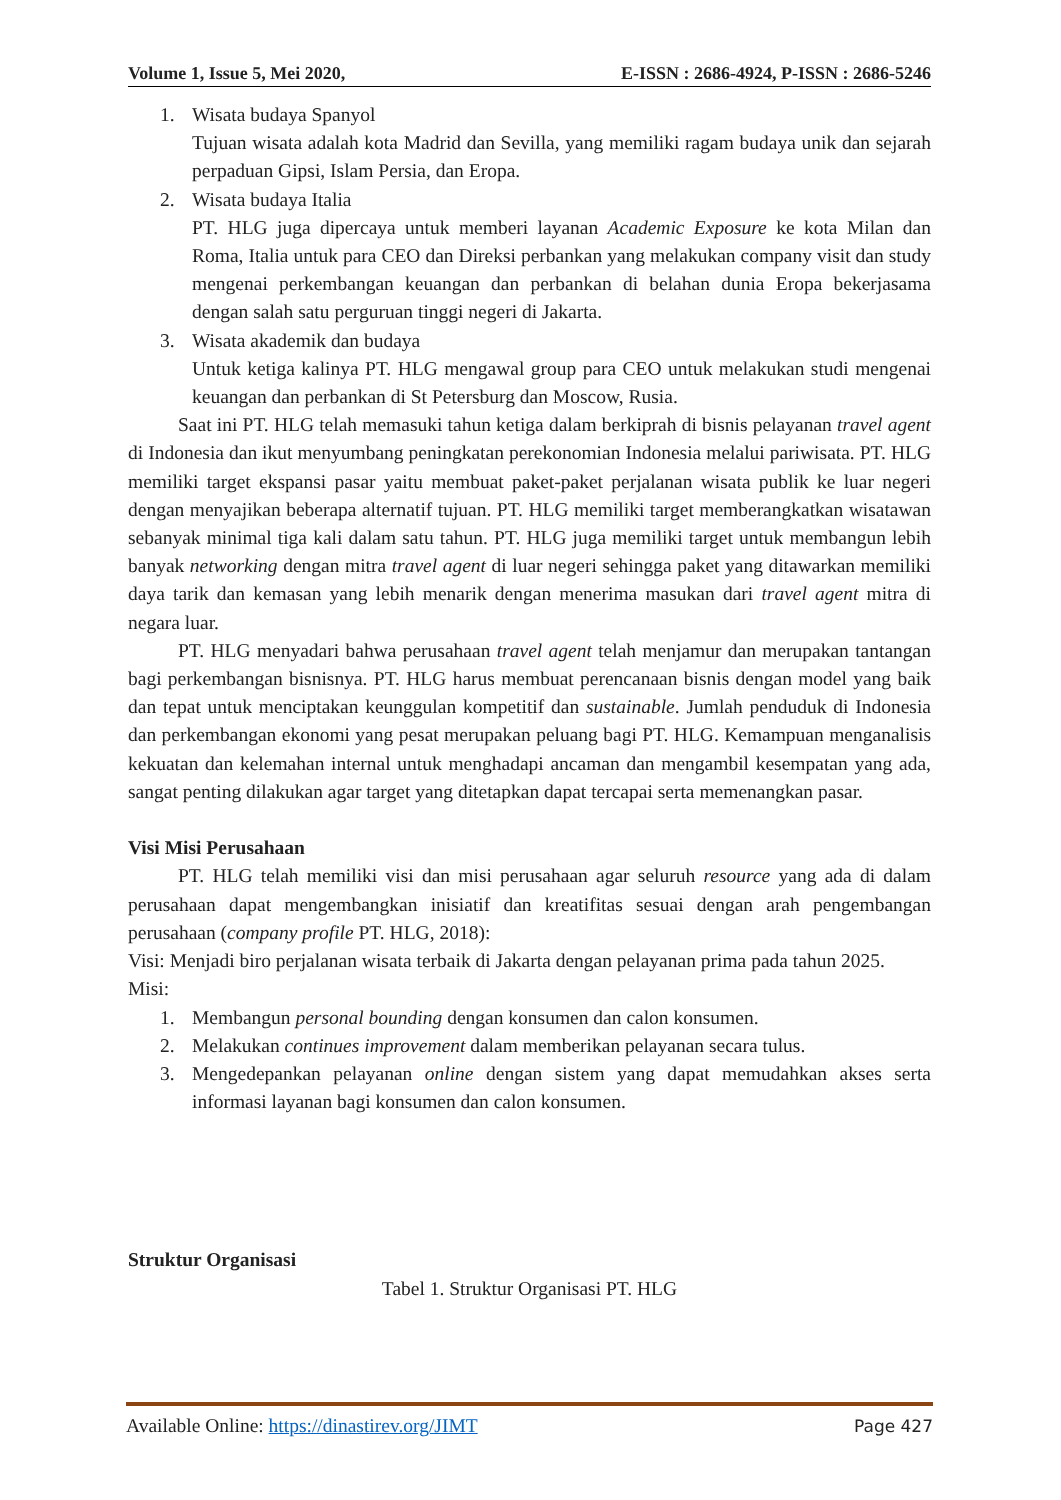Volume 1, Issue 5, Mei 2020, E-ISSN : 2686-4924, P-ISSN : 2686-5246
1. Wisata budaya Spanyol
Tujuan wisata adalah kota Madrid dan Sevilla, yang memiliki ragam budaya unik dan sejarah perpaduan Gipsi, Islam Persia, dan Eropa.
2. Wisata budaya Italia
PT. HLG juga dipercaya untuk memberi layanan Academic Exposure ke kota Milan dan Roma, Italia untuk para CEO dan Direksi perbankan yang melakukan company visit dan study mengenai perkembangan keuangan dan perbankan di belahan dunia Eropa bekerjasama dengan salah satu perguruan tinggi negeri di Jakarta.
3. Wisata akademik dan budaya
Untuk ketiga kalinya PT. HLG mengawal group para CEO untuk melakukan studi mengenai keuangan dan perbankan di St Petersburg dan Moscow, Rusia.
Saat ini PT. HLG telah memasuki tahun ketiga dalam berkiprah di bisnis pelayanan travel agent di Indonesia dan ikut menyumbang peningkatan perekonomian Indonesia melalui pariwisata. PT. HLG memiliki target ekspansi pasar yaitu membuat paket-paket perjalanan wisata publik ke luar negeri dengan menyajikan beberapa alternatif tujuan. PT. HLG memiliki target memberangkatkan wisatawan sebanyak minimal tiga kali dalam satu tahun. PT. HLG juga memiliki target untuk membangun lebih banyak networking dengan mitra travel agent di luar negeri sehingga paket yang ditawarkan memiliki daya tarik dan kemasan yang lebih menarik dengan menerima masukan dari travel agent mitra di negara luar.
PT. HLG menyadari bahwa perusahaan travel agent telah menjamur dan merupakan tantangan bagi perkembangan bisnisnya. PT. HLG harus membuat perencanaan bisnis dengan model yang baik dan tepat untuk menciptakan keunggulan kompetitif dan sustainable. Jumlah penduduk di Indonesia dan perkembangan ekonomi yang pesat merupakan peluang bagi PT. HLG. Kemampuan menganalisis kekuatan dan kelemahan internal untuk menghadapi ancaman dan mengambil kesempatan yang ada, sangat penting dilakukan agar target yang ditetapkan dapat tercapai serta memenangkan pasar.
Visi Misi Perusahaan
PT. HLG telah memiliki visi dan misi perusahaan agar seluruh resource yang ada di dalam perusahaan dapat mengembangkan inisiatif dan kreatifitas sesuai dengan arah pengembangan perusahaan (company profile PT. HLG, 2018):
Visi: Menjadi biro perjalanan wisata terbaik di Jakarta dengan pelayanan prima pada tahun 2025.
Misi:
1. Membangun personal bounding dengan konsumen dan calon konsumen.
2. Melakukan continues improvement dalam memberikan pelayanan secara tulus.
3. Mengedepankan pelayanan online dengan sistem yang dapat memudahkan akses serta informasi layanan bagi konsumen dan calon konsumen.
Struktur Organisasi
Tabel 1. Struktur Organisasi PT. HLG
Available Online: https://dinastirev.org/JIMT Page 427